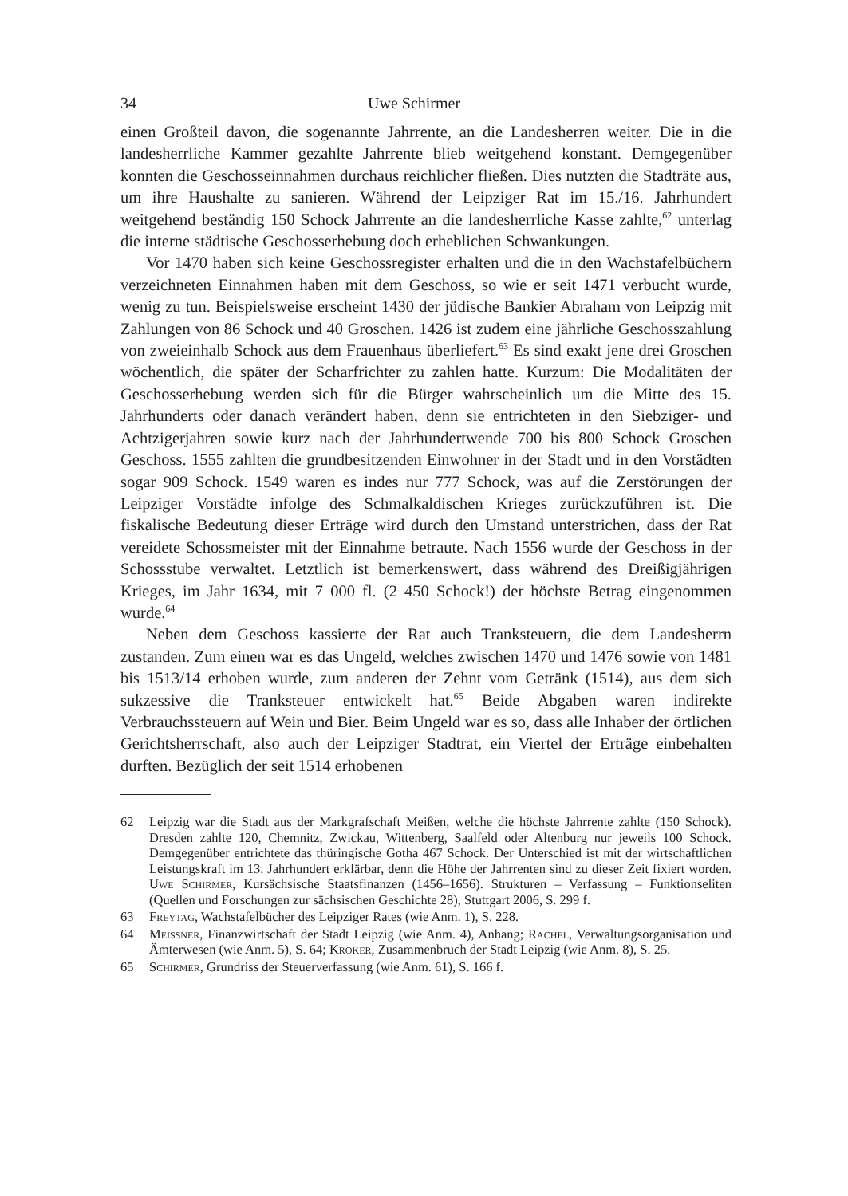34 Uwe Schirmer
einen Großteil davon, die sogenannte Jahrrente, an die Landesherren weiter. Die in die landesherrliche Kammer gezahlte Jahrrente blieb weitgehend konstant. Demgegenüber konnten die Geschosseinnahmen durchaus reichlicher fließen. Dies nutzten die Stadträte aus, um ihre Haushalte zu sanieren. Während der Leipziger Rat im 15./16. Jahrhundert weitgehend beständig 150 Schock Jahrrente an die landesherrliche Kasse zahlte,<sup>62</sup> unterlag die interne städtische Geschosserhebung doch erheblichen Schwankungen.
Vor 1470 haben sich keine Geschossregister erhalten und die in den Wachstafelbüchern verzeichneten Einnahmen haben mit dem Geschoss, so wie er seit 1471 verbucht wurde, wenig zu tun. Beispielsweise erscheint 1430 der jüdische Bankier Abraham von Leipzig mit Zahlungen von 86 Schock und 40 Groschen. 1426 ist zudem eine jährliche Geschosszahlung von zweieinhalb Schock aus dem Frauenhaus überliefert.<sup>63</sup> Es sind exakt jene drei Groschen wöchentlich, die später der Scharfrichter zu zahlen hatte. Kurzum: Die Modalitäten der Geschosserhebung werden sich für die Bürger wahrscheinlich um die Mitte des 15. Jahrhunderts oder danach verändert haben, denn sie entrichteten in den Siebziger- und Achtzigerjahren sowie kurz nach der Jahrhundertwende 700 bis 800 Schock Groschen Geschoss. 1555 zahlten die grundbesitzenden Einwohner in der Stadt und in den Vorstädten sogar 909 Schock. 1549 waren es indes nur 777 Schock, was auf die Zerstörungen der Leipziger Vorstädte infolge des Schmalkaldischen Krieges zurückzuführen ist. Die fiskalische Bedeutung dieser Erträge wird durch den Umstand unterstrichen, dass der Rat vereidete Schossmeister mit der Einnahme betraute. Nach 1556 wurde der Geschoss in der Schossstube verwaltet. Letztlich ist bemerkenswert, dass während des Dreißigjährigen Krieges, im Jahr 1634, mit 7 000 fl. (2 450 Schock!) der höchste Betrag eingenommen wurde.<sup>64</sup>
Neben dem Geschoss kassierte der Rat auch Tranksteuern, die dem Landesherrn zustanden. Zum einen war es das Ungeld, welches zwischen 1470 und 1476 sowie von 1481 bis 1513/14 erhoben wurde, zum anderen der Zehnt vom Getränk (1514), aus dem sich sukzessive die Tranksteuer entwickelt hat.<sup>65</sup> Beide Abgaben waren indirekte Verbrauchssteuern auf Wein und Bier. Beim Ungeld war es so, dass alle Inhaber der örtlichen Gerichtsherrschaft, also auch der Leipziger Stadtrat, ein Viertel der Erträge einbehalten durften. Bezüglich der seit 1514 erhobenen
62 Leipzig war die Stadt aus der Markgrafschaft Meißen, welche die höchste Jahrrente zahlte (150 Schock). Dresden zahlte 120, Chemnitz, Zwickau, Wittenberg, Saalfeld oder Altenburg nur jeweils 100 Schock. Demgegenüber entrichtete das thüringische Gotha 467 Schock. Der Unterschied ist mit der wirtschaftlichen Leistungskraft im 13. Jahrhundert erklärbar, denn die Höhe der Jahrrenten sind zu dieser Zeit fixiert worden. Uwe Schirmer, Kursächsische Staatsfinanzen (1456–1656). Strukturen – Verfassung – Funktionseliten (Quellen und Forschungen zur sächsischen Geschichte 28), Stuttgart 2006, S. 299 f.
63 Freytag, Wachstafelbücher des Leipziger Rates (wie Anm. 1), S. 228.
64 Meissner, Finanzwirtschaft der Stadt Leipzig (wie Anm. 4), Anhang; Rachel, Verwaltungsorganisation und Ämterwesen (wie Anm. 5), S. 64; Kroker, Zusammenbruch der Stadt Leipzig (wie Anm. 8), S. 25.
65 Schirmer, Grundriss der Steuerverfassung (wie Anm. 61), S. 166 f.